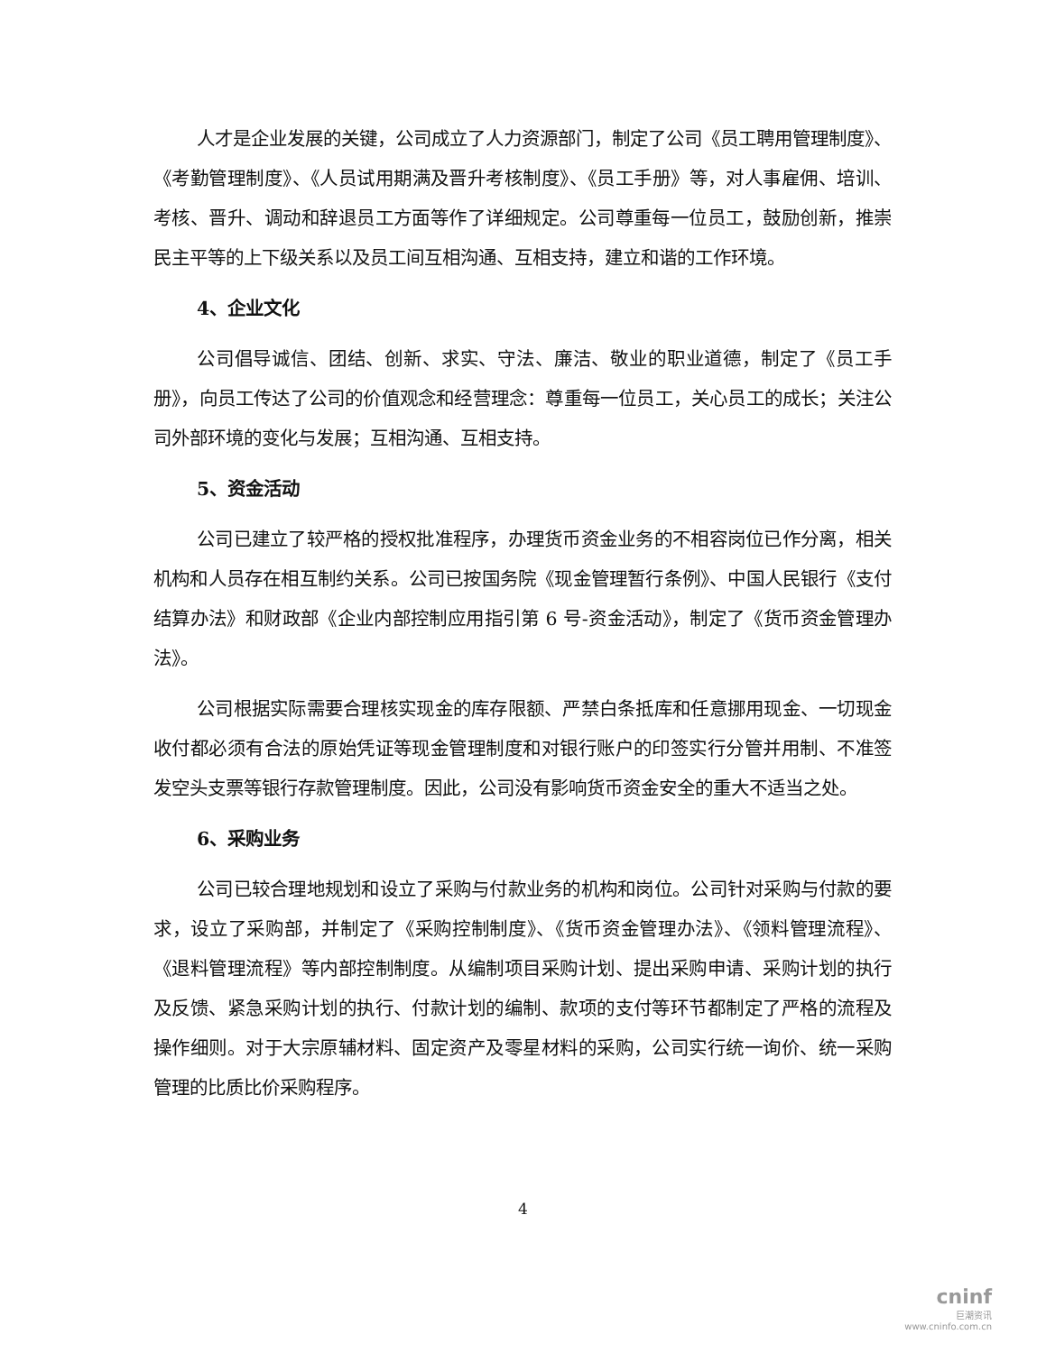人才是企业发展的关键，公司成立了人力资源部门，制定了公司《员工聘用管理制度》、《考勤管理制度》、《人员试用期满及晋升考核制度》、《员工手册》等，对人事雇佣、培训、考核、晋升、调动和辞退员工方面等作了详细规定。公司尊重每一位员工，鼓励创新，推崇民主平等的上下级关系以及员工间互相沟通、互相支持，建立和谐的工作环境。
4、企业文化
公司倡导诚信、团结、创新、求实、守法、廉洁、敬业的职业道德，制定了《员工手册》，向员工传达了公司的价值观念和经营理念：尊重每一位员工，关心员工的成长；关注公司外部环境的变化与发展；互相沟通、互相支持。
5、资金活动
公司已建立了较严格的授权批准程序，办理货币资金业务的不相容岗位已作分离，相关机构和人员存在相互制约关系。公司已按国务院《现金管理暂行条例》、中国人民银行《支付结算办法》和财政部《企业内部控制应用指引第 6 号-资金活动》，制定了《货币资金管理办法》。
公司根据实际需要合理核实现金的库存限额、严禁白条抵库和任意挪用现金、一切现金收付都必须有合法的原始凭证等现金管理制度和对银行账户的印签实行分管并用制、不准签发空头支票等银行存款管理制度。因此，公司没有影响货币资金安全的重大不适当之处。
6、采购业务
公司已较合理地规划和设立了采购与付款业务的机构和岗位。公司针对采购与付款的要求，设立了采购部，并制定了《采购控制制度》、《货币资金管理办法》、《领料管理流程》、《退料管理流程》等内部控制制度。从编制项目采购计划、提出采购申请、采购计划的执行及反馈、紧急采购计划的执行、付款计划的编制、款项的支付等环节都制定了严格的流程及操作细则。对于大宗原辅材料、固定资产及零星材料的采购，公司实行统一询价、统一采购管理的比质比价采购程序。
4
cninf
巨潮资讯
www.cninfo.com.cn